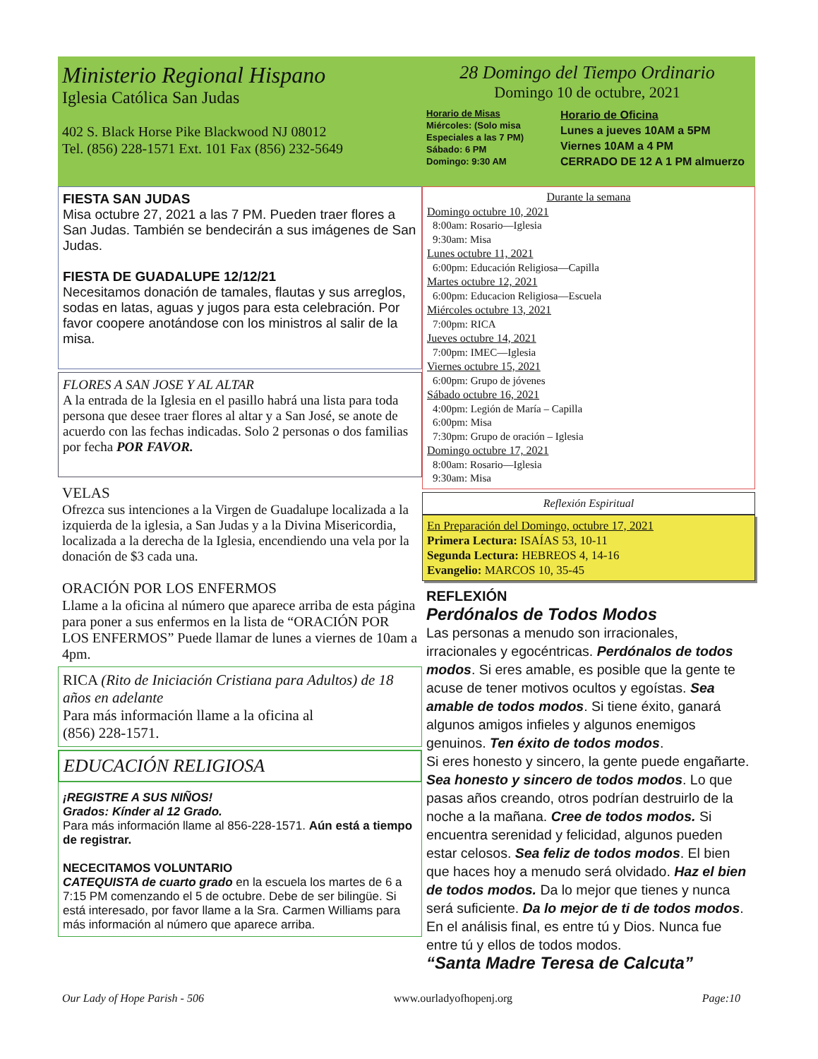Ministerio Regional Hispano
Iglesia Católica San Judas
402 S. Black Horse Pike Blackwood NJ 08012
Tel. (856) 228-1571 Ext. 101 Fax (856) 232-5649
28 Domingo del Tiempo Ordinario
Domingo 10 de octubre, 2021
Horario de Misas
Miércoles: (Solo misa Especiales a las 7 PM)
Sábado: 6 PM
Domingo: 9:30 AM
Horario de Oficina
Lunes a jueves 10AM a 5PM
Viernes 10AM a 4 PM
CERRADO DE 12 A 1 PM almuerzo
FIESTA SAN JUDAS
Misa octubre 27, 2021 a las 7 PM. Pueden traer flores a San Judas. También se bendecirán a sus imágenes de San Judas.
FIESTA DE GUADALUPE 12/12/21
Necesitamos donación de tamales, flautas y sus arreglos, sodas en latas, aguas y jugos para esta celebración. Por favor coopere anotándose con los ministros al salir de la misa.
FLORES A SAN JOSE Y AL ALTAR
A la entrada de la Iglesia en el pasillo habrá una lista para toda persona que desee traer flores al altar y a San José, se anote de acuerdo con las fechas indicadas. Solo 2 personas o dos familias por fecha POR FAVOR.
VELAS
Ofrezca sus intenciones a la Virgen de Guadalupe localizada a la izquierda de la iglesia, a San Judas y a la Divina Misericordia, localizada a la derecha de la Iglesia, encendiendo una vela por la donación de $3 cada una.
ORACIÓN POR LOS ENFERMOS
Llame a la oficina al número que aparece arriba de esta página para poner a sus enfermos en la lista de “ORACIÓN POR LOS ENFERMOS” Puede llamar de lunes a viernes de 10am a 4pm.
RICA (Rito de Iniciación Cristiana para Adultos) de 18 años en adelante
Para más información llame a la oficina al
(856) 228-1571.
EDUCACIÓN RELIGIOSA
¡REGISTRE A SUS NIÑOS!
Grados: Kínder al 12 Grado.
Para más información llame al 856-228-1571. Aún está a tiempo de registrar.
NECECITAMOS VOLUNTARIO
CATEQUISTA de cuarto grado en la escuela los martes de 6 a 7:15 PM comenzando el 5 de octubre. Debe de ser bilingüe. Si está interesado, por favor llame a la Sra. Carmen Williams para más información al número que aparece arriba.
Durante la semana
Domingo octubre 10, 2021
8:00am: Rosario—Iglesia
9:30am: Misa
Lunes octubre 11, 2021
6:00pm: Educación Religiosa—Capilla
Martes octubre 12, 2021
6:00pm: Educacion Religiosa—Escuela
Miércoles octubre 13, 2021
7:00pm: RICA
Jueves octubre 14, 2021
7:00pm: IMEC—Iglesia
Viernes octubre 15, 2021
6:00pm: Grupo de jóvenes
Sábado octubre 16, 2021
4:00pm: Legión de María – Capilla
6:00pm: Misa
7:30pm: Grupo de oración – Iglesia
Domingo octubre 17, 2021
8:00am: Rosario—Iglesia
9:30am: Misa
Reflexión Espiritual
En Preparación del Domingo, octubre 17, 2021
Primera Lectura: ISAÍAS 53, 10-11
Segunda Lectura: HEBREOS 4, 14-16
Evangelio: MARCOS 10, 35-45
REFLEXIÓN
Perdónalos de Todos Modos
Las personas a menudo son irracionales, irracionales y egocéntricas. Perdónalos de todos modos. Si eres amable, es posible que la gente te acuse de tener motivos ocultos y egoístas. Sea amable de todos modos. Si tiene éxito, ganará algunos amigos infieles y algunos enemigos genuinos. Ten éxito de todos modos.
Si eres honesto y sincero, la gente puede engañarte. Sea honesto y sincero de todos modos. Lo que pasas años creando, otros podrían destruirlo de la noche a la mañana. Cree de todos modos. Si encuentra serenidad y felicidad, algunos pueden estar celosos. Sea feliz de todos modos. El bien que haces hoy a menudo será olvidado. Haz el bien de todos modos. Da lo mejor que tienes y nunca será suficiente. Da lo mejor de ti de todos modos.
En el análisis final, es entre tú y Dios. Nunca fue entre tú y ellos de todos modos.
“Santa Madre Teresa de Calcuta”
Our Lady of Hope Parish - 506 www.ourladyofhopenj.org Page:10